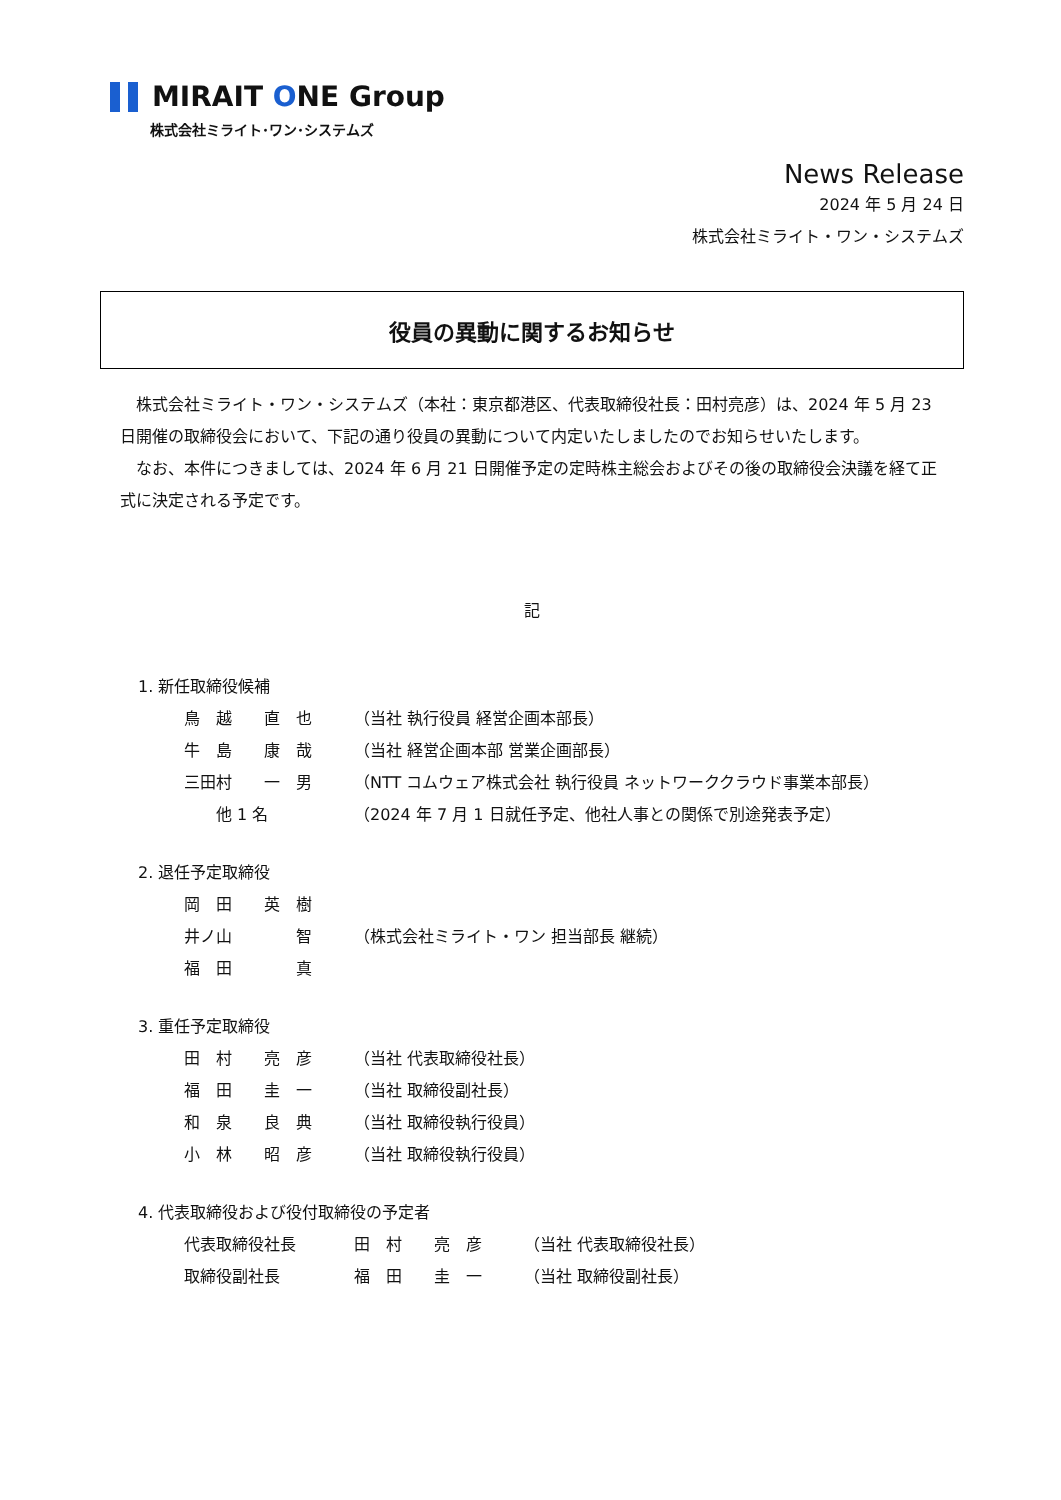MIRAIT ONE Group
株式会社ミライト･ワン･システムズ
News Release
2024 年 5 月 24 日
株式会社ミライト・ワン・システムズ
役員の異動に関するお知らせ
　株式会社ミライト・ワン・システムズ（本社：東京都港区、代表取締役社長：田村亮彦）は、2024 年 5 月 23 日開催の取締役会において、下記の通り役員の異動について内定いたしましたのでお知らせいたします。
　なお、本件につきましては、2024 年 6 月 21 日開催予定の定時株主総会およびその後の取締役会決議を経て正式に決定される予定です。
記
1. 新任取締役候補
鳥　越　　直　也 （当社 執行役員 経営企画本部長）
牛　島　　康　哉 （当社 経営企画本部 営業企画部長）
三田村　　一　男 （NTT コムウェア株式会社 執行役員 ネットワーククラウド事業本部長）
　　他 1 名 （2024 年 7 月 1 日就任予定、他社人事との関係で別途発表予定）
2. 退任予定取締役
岡　田　　英　樹
井ノ山　　　　智 （株式会社ミライト・ワン 担当部長 継続）
福　田　　　　真
3. 重任予定取締役
田　村　　亮　彦 （当社 代表取締役社長）
福　田　　圭　一 （当社 取締役副社長）
和　泉　　良　典 （当社 取締役執行役員）
小　林　　昭　彦 （当社 取締役執行役員）
4. 代表取締役および役付取締役の予定者
代表取締役社長 田　村　　亮　彦 （当社 代表取締役社長）
取締役副社長 福　田　　圭　一 （当社 取締役副社長）